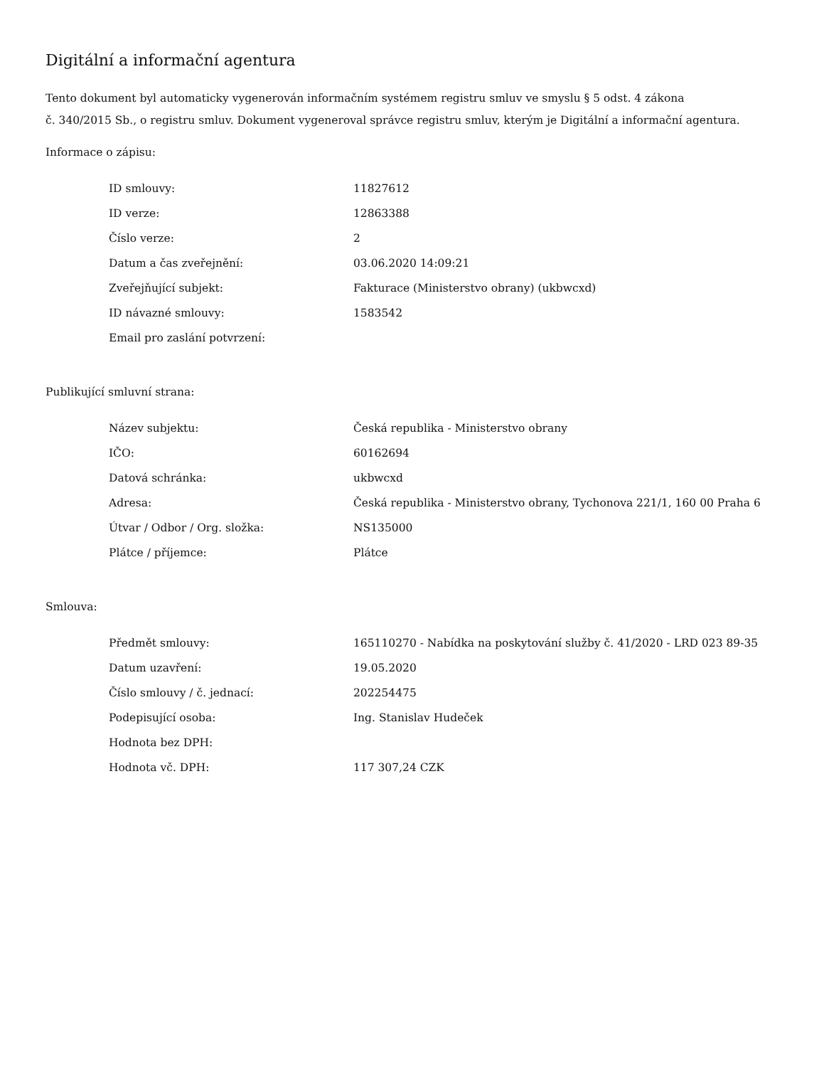Digitální a informační agentura
Tento dokument byl automaticky vygenerován informačním systémem registru smluv ve smyslu § 5 odst. 4 zákona
č. 340/2015 Sb., o registru smluv. Dokument vygeneroval správce registru smluv, kterým je Digitální a informační agentura.
Informace o zápisu:
| ID smlouvy: | 11827612 |
| ID verze: | 12863388 |
| Číslo verze: | 2 |
| Datum a čas zveřejnění: | 03.06.2020 14:09:21 |
| Zveřejňující subjekt: | Fakturace (Ministerstvo obrany) (ukbwcxd) |
| ID návazné smlouvy: | 1583542 |
| Email pro zaslání potvrzení: | |
Publikující smluvní strana:
| Název subjektu: | Česká republika - Ministerstvo obrany |
| IČO: | 60162694 |
| Datová schránka: | ukbwcxd |
| Adresa: | Česká republika - Ministerstvo obrany, Tychonova 221/1, 160 00 Praha 6 |
| Útvar / Odbor / Org. složka: | NS135000 |
| Plátce / příjemce: | Plátce |
Smlouva:
| Předmět smlouvy: | 165110270 - Nabídka na poskytování služby č. 41/2020 - LRD 023 89-35 |
| Datum uzavření: | 19.05.2020 |
| Číslo smlouvy / č. jednací: | 202254475 |
| Podepisující osoba: | Ing. Stanislav Hudeček |
| Hodnota bez DPH: | |
| Hodnota vč. DPH: | 117 307,24 CZK |